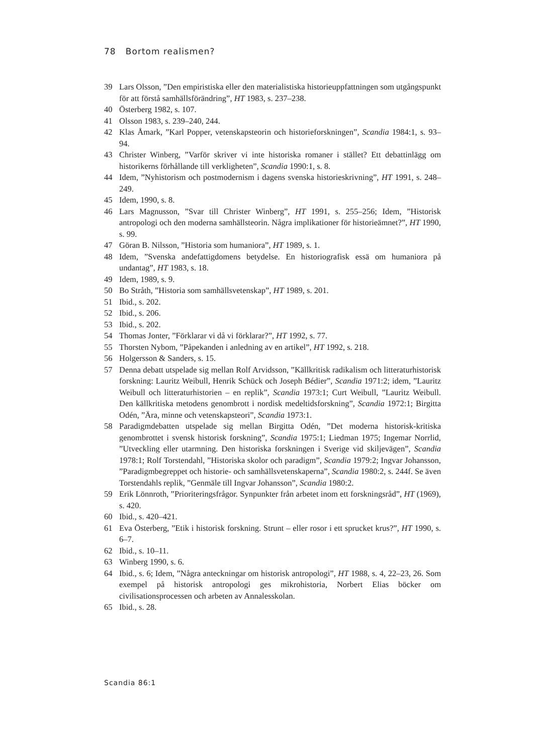78 Bortom realismen?
39 Lars Olsson, ”Den empiristiska eller den materialistiska historieuppfattningen som utgångspunkt för att förstå samhällsförändring”, HT 1983, s. 237–238.
40 Österberg 1982, s. 107.
41 Olsson 1983, s. 239–240, 244.
42 Klas Åmark, ”Karl Popper, vetenskapsteorin och historieforskningen”, Scandia 1984:1, s. 93–94.
43 Christer Winberg, ”Varför skriver vi inte historiska romaner i stället? Ett debattinlägg om historikerns förhållande till verkligheten”, Scandia 1990:1, s. 8.
44 Idem, ”Nyhistorism och postmodernism i dagens svenska historieskrivning”, HT 1991, s. 248–249.
45 Idem, 1990, s. 8.
46 Lars Magnusson, ”Svar till Christer Winberg”, HT 1991, s. 255–256; Idem, ”Historisk antropologi och den moderna samhällsteorin. Några implikationer för historieämnet?”, HT 1990, s. 99.
47 Göran B. Nilsson, ”Historia som humaniora”, HT 1989, s. 1.
48 Idem, ”Svenska andefattigdomens betydelse. En historiografisk essä om humaniora på undantag”, HT 1983, s. 18.
49 Idem, 1989, s. 9.
50 Bo Stråth, ”Historia som samhällsvetenskap”, HT 1989, s. 201.
51 Ibid., s. 202.
52 Ibid., s. 206.
53 Ibid., s. 202.
54 Thomas Jonter, ”Förklarar vi då vi förklarar?”, HT 1992, s. 77.
55 Thorsten Nybom, ”Påpekanden i anledning av en artikel”, HT 1992, s. 218.
56 Holgersson & Sanders, s. 15.
57 Denna debatt utspelade sig mellan Rolf Arvidsson, ”Källkritisk radikalism och litteraturhistorisk forskning: Lauritz Weibull, Henrik Schück och Joseph Bédier”, Scandia 1971:2; idem, ”Lauritz Weibull och litteraturhistorien – en replik”, Scandia 1973:1; Curt Weibull, ”Lauritz Weibull. Den källkritiska metodens genombrott i nordisk medeltidsforskning”, Scandia 1972:1; Birgitta Odén, ”Ära, minne och vetenskapsteori”, Scandia 1973:1.
58 Paradigmdebatten utspelade sig mellan Birgitta Odén, ”Det moderna historisk-kritiska genombrottet i svensk historisk forskning”, Scandia 1975:1; Liedman 1975; Ingemar Norrlid, ”Utveckling eller utarmning. Den historiska forskningen i Sverige vid skiljevägen”, Scandia 1978:1; Rolf Torstendahl, ”Historiska skolor och paradigm”, Scandia 1979:2; Ingvar Johansson, ”Paradigmbegreppet och historie- och samhällsvetenskaperna”, Scandia 1980:2, s. 244f. Se även Torstendahls replik, ”Genmäle till Ingvar Johansson”, Scandia 1980:2.
59 Erik Lönnroth, ”Prioriteringsfrågor. Synpunkter från arbetet inom ett forskningsråd”, HT (1969), s. 420.
60 Ibid., s. 420–421.
61 Eva Österberg, ”Etik i historisk forskning. Strunt – eller rosor i ett sprucket krus?”, HT 1990, s. 6–7.
62 Ibid., s. 10–11.
63 Winberg 1990, s. 6.
64 Ibid., s. 6; Idem, ”Några anteckningar om historisk antropologi”, HT 1988, s. 4, 22–23, 26. Som exempel på historisk antropologi ges mikrohistoria, Norbert Elias böcker om civilisationsprocessen och arbeten av Annalesskolan.
65 Ibid., s. 28.
Scandia 86:1